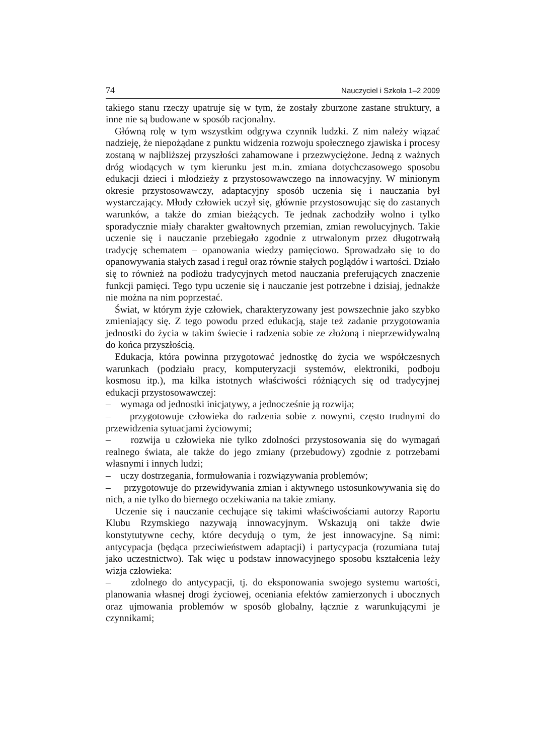74 Nauczyciel i Szkoła 1–2 2009
takiego stanu rzeczy upatruje się w tym, że zostały zburzone zastane struktury, a inne nie są budowane w sposób racjonalny.
Główną rolę w tym wszystkim odgrywa czynnik ludzki. Z nim należy wiązać nadzieję, że niepożądane z punktu widzenia rozwoju społecznego zjawiska i procesy zostaną w najbliższej przyszłości zahamowane i przezwyciężone. Jedną z ważnych dróg wiodących w tym kierunku jest m.in. zmiana dotychczasowego sposobu edukacji dzieci i młodzieży z przystosowawczego na innowacyjny. W minionym okresie przystosowawczy, adaptacyjny sposób uczenia się i nauczania był wystarczający. Młody człowiek uczył się, głównie przystosowując się do zastanych warunków, a także do zmian bieżących. Te jednak zachodziły wolno i tylko sporadycznie miały charakter gwałtownych przemian, zmian rewolucyjnych. Takie uczenie się i nauczanie przebiegało zgodnie z utrwalonym przez długotrwałą tradycję schematem – opanowania wiedzy pamięciowo. Sprowadzało się to do opanowywania stałych zasad i reguł oraz równie stałych poglądów i wartości. Działo się to również na podłożu tradycyjnych metod nauczania preferujących znaczenie funkcji pamięci. Tego typu uczenie się i nauczanie jest potrzebne i dzisiaj, jednakże nie można na nim poprzestać.
Świat, w którym żyje człowiek, charakteryzowany jest powszechnie jako szybko zmieniający się. Z tego powodu przed edukacją, staje też zadanie przygotowania jednostki do życia w takim świecie i radzenia sobie ze złożoną i nieprzewidywalną do końca przyszłością.
Edukacja, która powinna przygotować jednostkę do życia we współczesnych warunkach (podziału pracy, komputeryzacji systemów, elektroniki, podboju kosmosu itp.), ma kilka istotnych właściwości różniących się od tradycyjnej edukacji przystosowawczej:
– wymaga od jednostki inicjatywy, a jednocześnie ją rozwija;
– przygotowuje człowieka do radzenia sobie z nowymi, często trudnymi do przewidzenia sytuacjami życiowymi;
– rozwija u człowieka nie tylko zdolności przystosowania się do wymagań realnego świata, ale także do jego zmiany (przebudowy) zgodnie z potrzebami własnymi i innych ludzi;
– uczy dostrzegania, formułowania i rozwiązywania problemów;
– przygotowuje do przewidywania zmian i aktywnego ustosunkowywania się do nich, a nie tylko do biernego oczekiwania na takie zmiany.
Uczenie się i nauczanie cechujące się takimi właściwościami autorzy Raportu Klubu Rzymskiego nazywają innowacyjnym. Wskazują oni także dwie konstytutywne cechy, które decydują o tym, że jest innowacyjne. Są nimi: antycypacja (będąca przeciwieństwem adaptacji) i partycypacja (rozumiana tutaj jako uczestnictwo). Tak więc u podstaw innowacyjnego sposobu kształcenia leży wizja człowieka:
– zdolnego do antycypacji, tj. do eksponowania swojego systemu wartości, planowania własnej drogi życiowej, oceniania efektów zamierzonych i ubocznych oraz ujmowania problemów w sposób globalny, łącznie z warunkującymi je czynnikami;